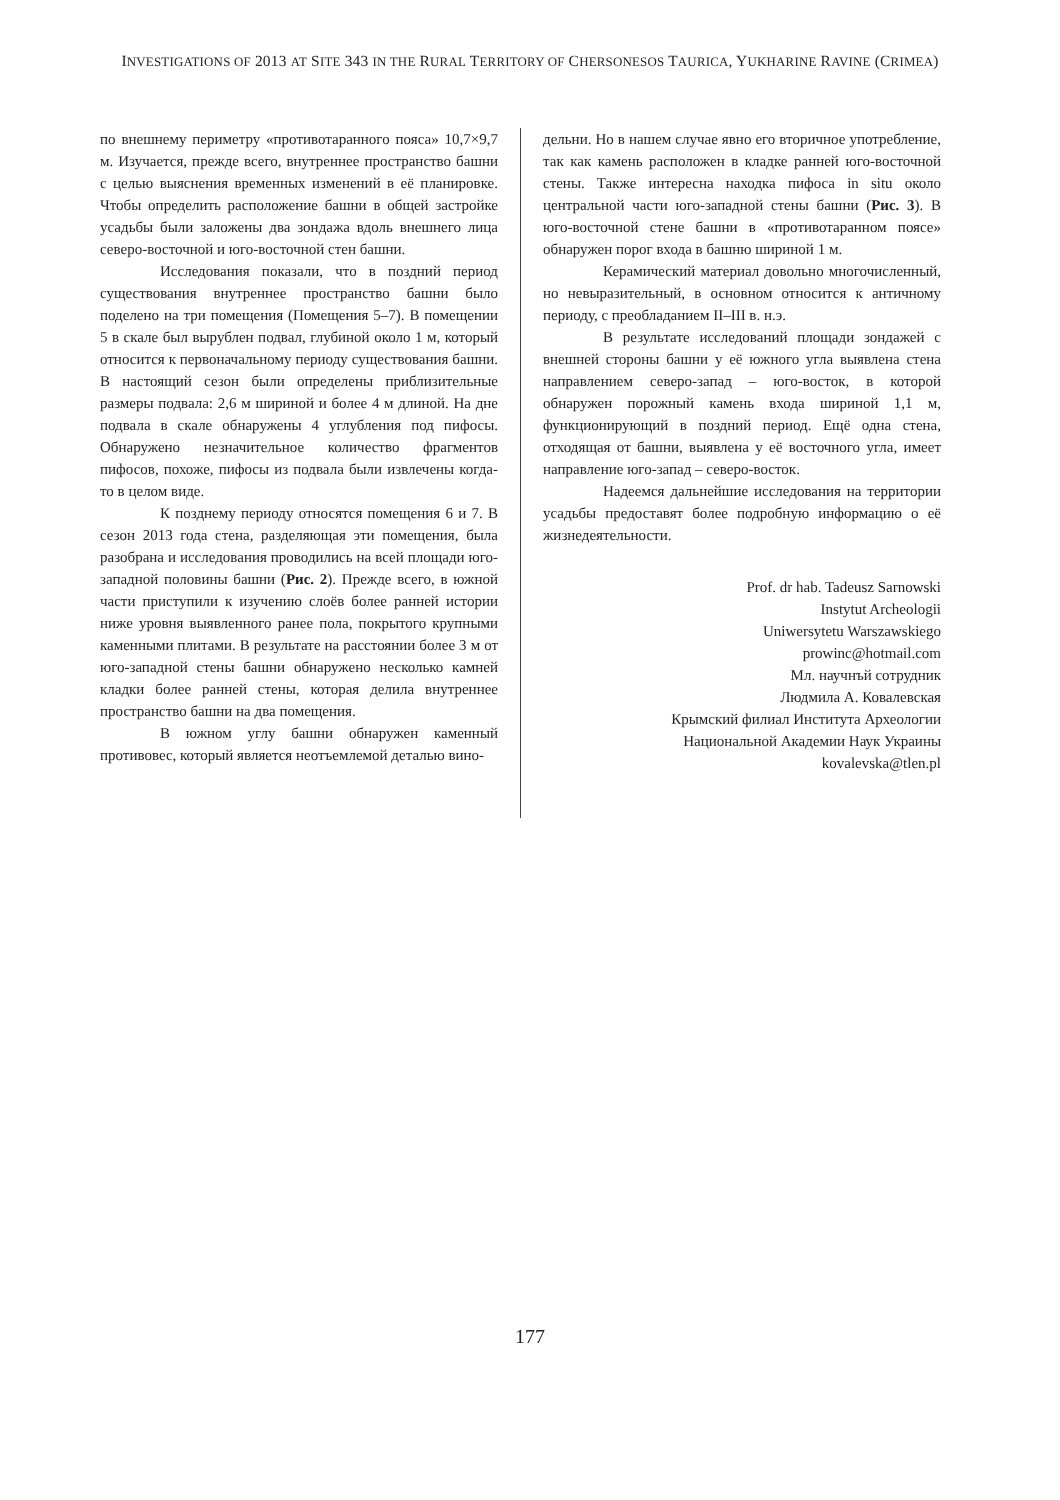INVESTIGATIONS OF 2013 AT SITE 343 IN THE RURAL TERRITORY OF CHERSONESOS TAURICA, YUKHARINE RAVINE (CRIMEA)
по внешнему периметру «противотаранного пояса» 10,7×9,7 м. Изучается, прежде всего, внутреннее пространство башни с целью выяснения временных изменений в её планировке. Чтобы определить расположение башни в общей застройке усадьбы были заложены два зондажа вдоль внешнего лица северо-восточной и юго-восточной стен башни.
Исследования показали, что в поздний период существования внутреннее пространство башни было поделено на три помещения (Помещения 5–7). В помещении 5 в скале был вырублен подвал, глубиной около 1 м, который относится к первоначальному периоду существования башни. В настоящий сезон были определены приблизительные размеры подвала: 2,6 м шириной и более 4 м длиной. На дне подвала в скале обнаружены 4 углубления под пифосы. Обнаружено незначительное количество фрагментов пифосов, похоже, пифосы из подвала были извлечены когда-то в целом виде.
К позднему периоду относятся помещения 6 и 7. В сезон 2013 года стена, разделяющая эти помещения, была разобрана и исследования проводились на всей площади юго-западной половины башни (Рис. 2). Прежде всего, в южной части приступили к изучению слоёв более ранней истории ниже уровня выявленного ранее пола, покрытого крупными каменными плитами. В результате на расстоянии более 3 м от юго-западной стены башни обнаружено несколько камней кладки более ранней стены, которая делила внутреннее пространство башни на два помещения.
В южном углу башни обнаружен каменный противовес, который является неотъемлемой деталью вино-
дельни. Но в нашем случае явно его вторичное употребление, так как камень расположен в кладке ранней юго-восточной стены. Также интересна находка пифоса in situ около центральной части юго-западной стены башни (Рис. 3). В юго-восточной стене башни в «противотаранном поясе» обнаружен порог входа в башню шириной 1 м.
Керамический материал довольно многочисленный, но невыразительный, в основном относится к античному периоду, с преобладанием II–III в. н.э.
В результате исследований площади зондажей с внешней стороны башни у её южного угла выявлена стена направлением северо-запад – юго-восток, в которой обнаружен порожный камень входа шириной 1,1 м, функционирующий в поздний период. Ещё одна стена, отходящая от башни, выявлена у её восточного угла, имеет направление юго-запад – северо-восток.
Надеемся дальнейшие исследования на территории усадьбы предоставят более подробную информацию о её жизнедеятельности.
Prof. dr hab. Tadeusz Sarnowski
Instytut Archeologii
Uniwersytetu Warszawskiego
prowinc@hotmail.com
Мл. научнъй сотрудник
Людмила А. Ковалевская
Крымский филиал Института Археологии
Национальной Академии Наук Украины
kovalevska@tlen.pl
177